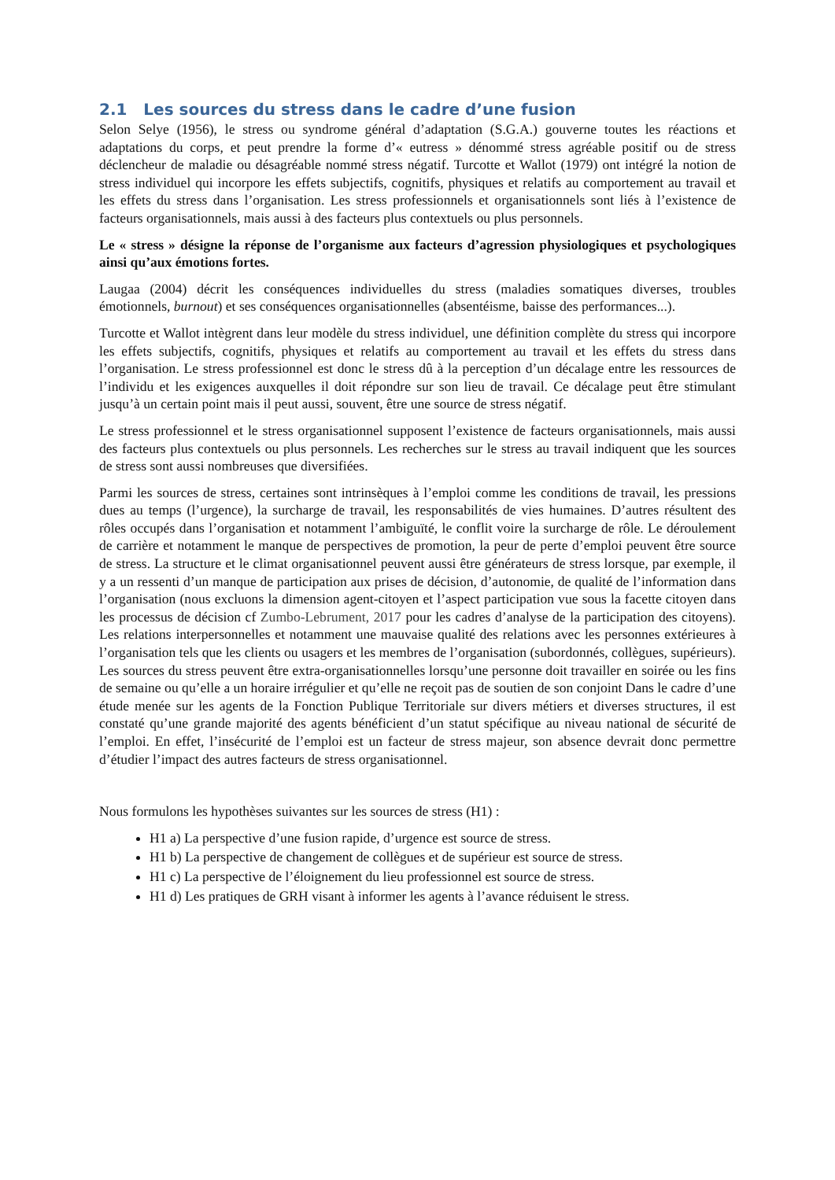2.1 Les sources du stress dans le cadre d’une fusion
Selon Selye (1956), le stress ou syndrome général d’adaptation (S.G.A.) gouverne toutes les réactions et adaptations du corps, et peut prendre la forme d’« eutress » dénommé stress agréable positif ou de stress déclencheur de maladie ou désagréable nommé stress négatif. Turcotte et Wallot (1979) ont intégré la notion de stress individuel qui incorpore les effets subjectifs, cognitifs, physiques et relatifs au comportement au travail et les effets du stress dans l’organisation. Les stress professionnels et organisationnels sont liés à l’existence de facteurs organisationnels, mais aussi à des facteurs plus contextuels ou plus personnels.
Le « stress » désigne la réponse de l’organisme aux facteurs d’agression physiologiques et psychologiques ainsi qu’aux émotions fortes.
Laugaa (2004) décrit les conséquences individuelles du stress (maladies somatiques diverses, troubles émotionnels, burnout) et ses conséquences organisationnelles (absentéisme, baisse des performances...).
Turcotte et Wallot intègrent dans leur modèle du stress individuel, une définition complète du stress qui incorpore les effets subjectifs, cognitifs, physiques et relatifs au comportement au travail et les effets du stress dans l’organisation. Le stress professionnel est donc le stress dû à la perception d’un décalage entre les ressources de l’individu et les exigences auxquelles il doit répondre sur son lieu de travail. Ce décalage peut être stimulant jusqu’à un certain point mais il peut aussi, souvent, être une source de stress négatif.
Le stress professionnel et le stress organisationnel supposent l’existence de facteurs organisationnels, mais aussi des facteurs plus contextuels ou plus personnels. Les recherches sur le stress au travail indiquent que les sources de stress sont aussi nombreuses que diversifiées.
Parmi les sources de stress, certaines sont intrinsèques à l’emploi comme les conditions de travail, les pressions dues au temps (l’urgence), la surcharge de travail, les responsabilités de vies humaines. D’autres résultent des rôles occupés dans l’organisation et notamment l’ambiguïté, le conflit voire la surcharge de rôle. Le déroulement de carrière et notamment le manque de perspectives de promotion, la peur de perte d’emploi peuvent être source de stress. La structure et le climat organisationnel peuvent aussi être générateurs de stress lorsque, par exemple, il y a un ressenti d’un manque de participation aux prises de décision, d’autonomie, de qualité de l’information dans l’organisation (nous excluons la dimension agent-citoyen et l’aspect participation vue sous la facette citoyen dans les processus de décision cf Zumbo-Lebrument, 2017 pour les cadres d’analyse de la participation des citoyens). Les relations interpersonnelles et notamment une mauvaise qualité des relations avec les personnes extérieures à l’organisation tels que les clients ou usagers et les membres de l’organisation (subordonnés, collègues, supérieurs). Les sources du stress peuvent être extra-organisationnelles lorsqu’une personne doit travailler en soirée ou les fins de semaine ou qu’elle a un horaire irrégulier et qu’elle ne reçoit pas de soutien de son conjoint Dans le cadre d’une étude menée sur les agents de la Fonction Publique Territoriale sur divers métiers et diverses structures, il est constaté qu’une grande majorité des agents bénéficient d’un statut spécifique au niveau national de sécurité de l’emploi. En effet, l’insécurité de l’emploi est un facteur de stress majeur, son absence devrait donc permettre d’étudier l’impact des autres facteurs de stress organisationnel.
Nous formulons les hypothèses suivantes sur les sources de stress (H1) :
H1 a) La perspective d’une fusion rapide, d’urgence est source de stress.
H1 b) La perspective de changement de collègues et de supérieur est source de stress.
H1 c) La perspective de l’éloignement du lieu professionnel est source de stress.
H1 d) Les pratiques de GRH visant à informer les agents à l’avance réduisent le stress.